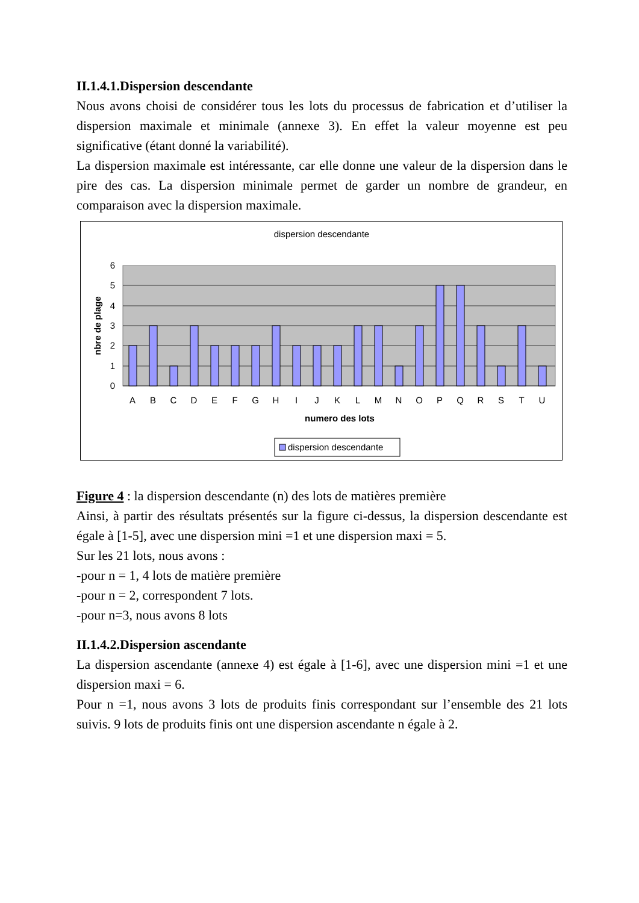II.1.4.1.Dispersion descendante
Nous avons choisi de considérer tous les lots du processus de fabrication et d’utiliser la dispersion maximale et minimale (annexe 3). En effet la valeur moyenne est peu significative (étant donné la variabilité).
La dispersion maximale est intéressante, car elle donne une valeur de la dispersion dans le pire des cas. La dispersion minimale permet de garder un nombre de grandeur, en comparaison avec la dispersion maximale.
dispersion descendante
6
5
4
3
2
1
0
nbre de plage
A
B
C
D
E
F
G
H
I
J
K
L
M
N
O
P
Q
R
S
T
U
numero des lots
dispersion descendante
Figure 4 : la dispersion descendante (n) des lots de matières première
Ainsi, à partir des résultats présentés sur la figure ci-dessus, la dispersion descendante est égale à [1-5], avec une dispersion mini =1 et une dispersion maxi = 5.
Sur les 21 lots, nous avons :
-pour n = 1, 4 lots de matière première
-pour n = 2, correspondent 7 lots.
-pour n=3, nous avons 8 lots
II.1.4.2.Dispersion ascendante
La dispersion ascendante (annexe 4) est égale à [1-6], avec une dispersion mini =1 et une dispersion maxi = 6.
Pour n =1, nous avons 3 lots de produits finis correspondant sur l’ensemble des 21 lots suivis. 9 lots de produits finis ont une dispersion ascendante n égale à 2.